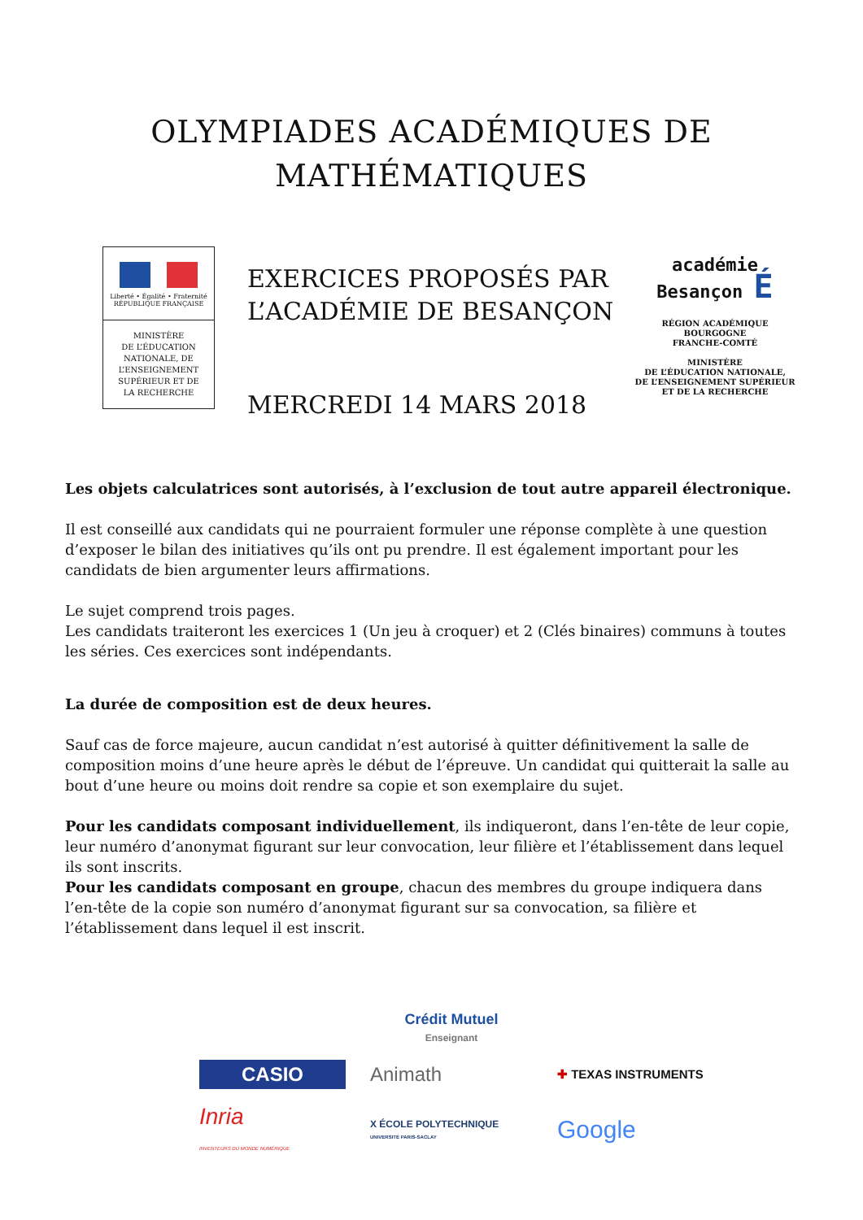OLYMPIADES ACADÉMIQUES DE
MATHÉMATIQUES
Liberté • Égalité • Fraternité
RÉPUBLIQUE FRANÇAISE
MINISTÈRE
DE L’ÉDUCATION
NATIONALE, DE
L’ENSEIGNEMENT
SUPÉRIEUR ET DE
LA RECHERCHE
EXERCICES PROPOSÉS PAR
L’ACADÉMIE DE BESANÇON
MERCREDI 14 MARS 2018
académie
Besançon É
RÉGION ACADÉMIQUE
BOURGOGNE
FRANCHE-COMTÉ
MINISTÈRE
DE L’ÉDUCATION NATIONALE,
DE L’ENSEIGNEMENT SUPÉRIEUR
ET DE LA RECHERCHE
Les objets calculatrices sont autorisés, à l’exclusion de tout autre appareil électronique.
Il est conseillé aux candidats qui ne pourraient formuler une réponse complète à une question d’exposer le bilan des initiatives qu’ils ont pu prendre. Il est également important pour les candidats de bien argumenter leurs affirmations.
Le sujet comprend trois pages.
Les candidats traiteront les exercices 1 (Un jeu à croquer) et 2 (Clés binaires) communs à toutes les séries. Ces exercices sont indépendants.
La durée de composition est de deux heures.
Sauf cas de force majeure, aucun candidat n’est autorisé à quitter définitivement la salle de composition moins d’une heure après le début de l’épreuve. Un candidat qui quitterait la salle au bout d’une heure ou moins doit rendre sa copie et son exemplaire du sujet.
Pour les candidats composant individuellement, ils indiqueront, dans l’en-tête de leur copie, leur numéro d’anonymat figurant sur leur convocation, leur filière et l’établissement dans lequel ils sont inscrits.
Pour les candidats composant en groupe, chacun des membres du groupe indiquera dans l’en-tête de la copie son numéro d’anonymat figurant sur sa convocation, sa filière et l’établissement dans lequel il est inscrit.
Crédit Mutuel
Enseignant
CASIO
Animath
✚ TEXAS INSTRUMENTS
Inria
INVENTEURS DU MONDE NUMÉRIQUE
X ÉCOLE POLYTECHNIQUE
UNIVERSITÉ PARIS-SACLAY
Google